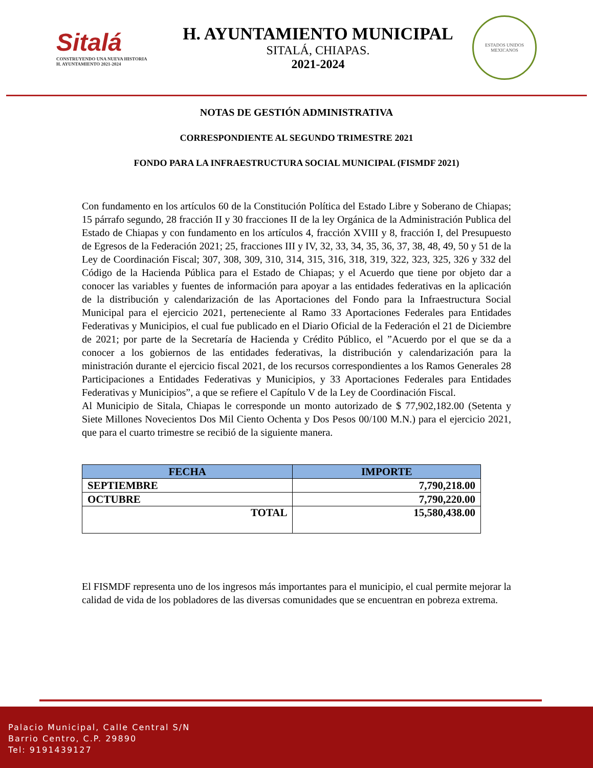Sitalá
CONSTRUYENDO UNA NUEVA HISTORIA
H. AYUNTAMIENTO 2021-2024
H. AYUNTAMIENTO MUNICIPAL
SITALÁ, CHIAPAS.
2021-2024
ESTADOS UNIDOS MEXICANOS
NOTAS DE GESTIÓN ADMINISTRATIVA
CORRESPONDIENTE AL SEGUNDO TRIMESTRE 2021
FONDO PARA LA INFRAESTRUCTURA SOCIAL MUNICIPAL (FISMDF 2021)
Con fundamento en los artículos 60 de la Constitución Política del Estado Libre y Soberano de Chiapas; 15 párrafo segundo, 28 fracción II y 30 fracciones II de la ley Orgánica de la Administración Publica del Estado de Chiapas y con fundamento en los artículos 4, fracción XVIII y 8, fracción I, del Presupuesto de Egresos de la Federación 2021; 25, fracciones III y IV, 32, 33, 34, 35, 36, 37, 38, 48, 49, 50 y 51 de la Ley de Coordinación Fiscal; 307, 308, 309, 310, 314, 315, 316, 318, 319, 322, 323, 325, 326 y 332 del Código de la Hacienda Pública para el Estado de Chiapas; y el Acuerdo que tiene por objeto dar a conocer las variables y fuentes de información para apoyar a las entidades federativas en la aplicación de la distribución y calendarización de las Aportaciones del Fondo para la Infraestructura Social Municipal para el ejercicio 2021, perteneciente al Ramo 33 Aportaciones Federales para Entidades Federativas y Municipios, el cual fue publicado en el Diario Oficial de la Federación el 21 de Diciembre de 2021; por parte de la Secretaría de Hacienda y Crédito Público, el ”Acuerdo por el que se da a conocer a los gobiernos de las entidades federativas, la distribución y calendarización para la ministración durante el ejercicio fiscal 2021, de los recursos correspondientes a los Ramos Generales 28 Participaciones a Entidades Federativas y Municipios, y 33 Aportaciones Federales para Entidades Federativas y Municipios”, a que se refiere el Capítulo V de la Ley de Coordinación Fiscal.
Al Municipio de Sitala, Chiapas le corresponde un monto autorizado de $ 77,902,182.00 (Setenta y Siete Millones Novecientos Dos Mil Ciento Ochenta y Dos Pesos 00/100 M.N.) para el ejercicio 2021, que para el cuarto trimestre se recibió de la siguiente manera.
| FECHA | IMPORTE |
| --- | --- |
| SEPTIEMBRE | 7,790,218.00 |
| OCTUBRE | 7,790,220.00 |
| TOTAL | 15,580,438.00 |
El FISMDF representa uno de los ingresos más importantes para el municipio, el cual permite mejorar la calidad de vida de los pobladores de las diversas comunidades que se encuentran en pobreza extrema.
Palacio Municipal, Calle Central S/N
Barrio Centro, C.P. 29890
Tel: 9191439127